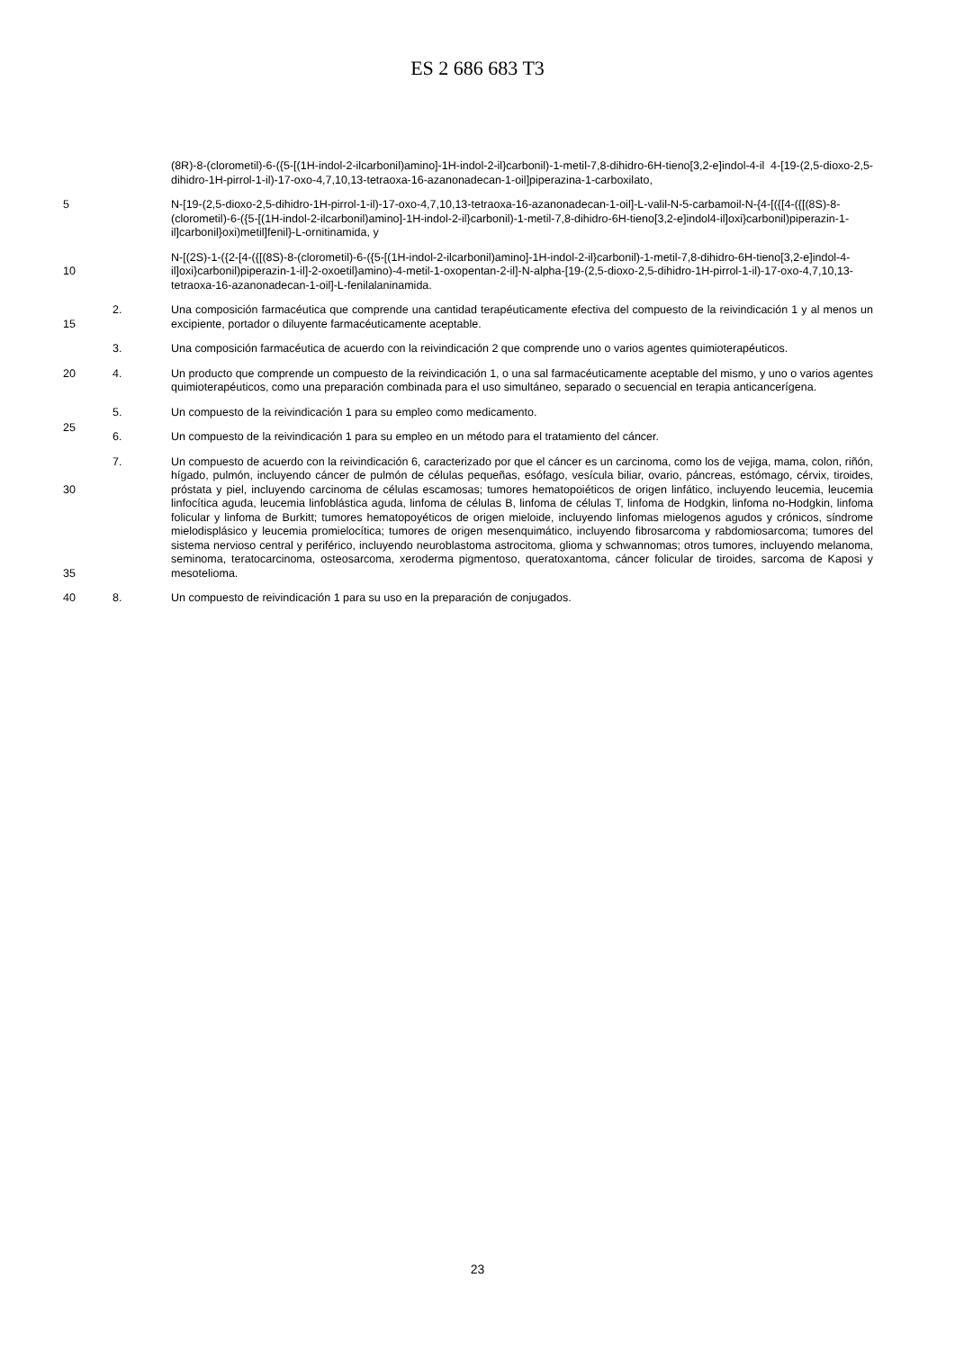ES 2 686 683 T3
(8R)-8-(clorometil)-6-({5-[(1H-indol-2-ilcarbonil)amino]-1H-indol-2-il}carbonil)-1-metil-7,8-dihidro-6H-tieno[3,2-e]indol-4-il 4-[19-(2,5-dioxo-2,5-dihidro-1H-pirrol-1-il)-17-oxo-4,7,10,13-tetraoxa-16-azanonadecan-1-oil]piperazina-1-carboxilato,
5 N-[19-(2,5-dioxo-2,5-dihidro-1H-pirrol-1-il)-17-oxo-4,7,10,13-tetraoxa-16-azanonadecan-1-oil]-L-valil-N-5-carbamoil-N-{4-[({[4-({[(8S)-8-(clorometil)-6-({5-[(1H-indol-2-ilcarbonil)amino]-1H-indol-2-il}carbonil)-1-metil-7,8-dihidro-6H-tieno[3,2-e]indol4-il]oxi}carbonil)piperazin-1-il]carbonil}oxi)metil]fenil}-L-ornitinamida, y
10 N-[(2S)-1-({2-[4-({[(8S)-8-(clorometil)-6-({5-[(1H-indol-2-ilcarbonil)amino]-1H-indol-2-il}carbonil)-1-metil-7,8-dihidro-6H-tieno[3,2-e]indol-4-il]oxi}carbonil)piperazin-1-il]-2-oxoetil}amino)-4-metil-1-oxopentan-2-il]-N-alpha-[19-(2,5-dioxo-2,5-dihidro-1H-pirrol-1-il)-17-oxo-4,7,10,13-tetraoxa-16-azanonadecan-1-oil]-L-fenilalaninamida.
15 2. Una composición farmacéutica que comprende una cantidad terapéuticamente efectiva del compuesto de la reivindicación 1 y al menos un excipiente, portador o diluyente farmacéuticamente aceptable.
3. Una composición farmacéutica de acuerdo con la reivindicación 2 que comprende uno o varios agentes quimioterapéuticos.
20 4. Un producto que comprende un compuesto de la reivindicación 1, o una sal farmacéuticamente aceptable del mismo, y uno o varios agentes quimioterapéuticos, como una preparación combinada para el uso simultáneo, separado o secuencial en terapia anticancerígena.
5. Un compuesto de la reivindicación 1 para su empleo como medicamento.
25
6. Un compuesto de la reivindicación 1 para su empleo en un método para el tratamiento del cáncer.
30
35
7. Un compuesto de acuerdo con la reivindicación 6, caracterizado por que el cáncer es un carcinoma, como los de vejiga, mama, colon, riñón, hígado, pulmón, incluyendo cáncer de pulmón de células pequeñas, esófago, vesícula biliar, ovario, páncreas, estómago, cérvix, tiroides, próstata y piel, incluyendo carcinoma de células escamosas; tumores hematopoiéticos de origen linfático, incluyendo leucemia, leucemia linfocítica aguda, leucemia linfoblástica aguda, linfoma de células B, linfoma de células T, linfoma de Hodgkin, linfoma no-Hodgkin, linfoma folicular y linfoma de Burkitt; tumores hematopoyéticos de origen mieloide, incluyendo linfomas mielogenos agudos y crónicos, síndrome mielodisplásico y leucemia promielocítica; tumores de origen mesenquimático, incluyendo fibrosarcoma y rabdomiosarcoma; tumores del sistema nervioso central y periférico, incluyendo neuroblastoma astrocitoma, glioma y schwannomas; otros tumores, incluyendo melanoma, seminoma, teratocarcinoma, osteosarcoma, xeroderma pigmentoso, queratoxantoma, cáncer folicular de tiroides, sarcoma de Kaposi y mesotelioma.
40 8. Un compuesto de reivindicación 1 para su uso en la preparación de conjugados.
23